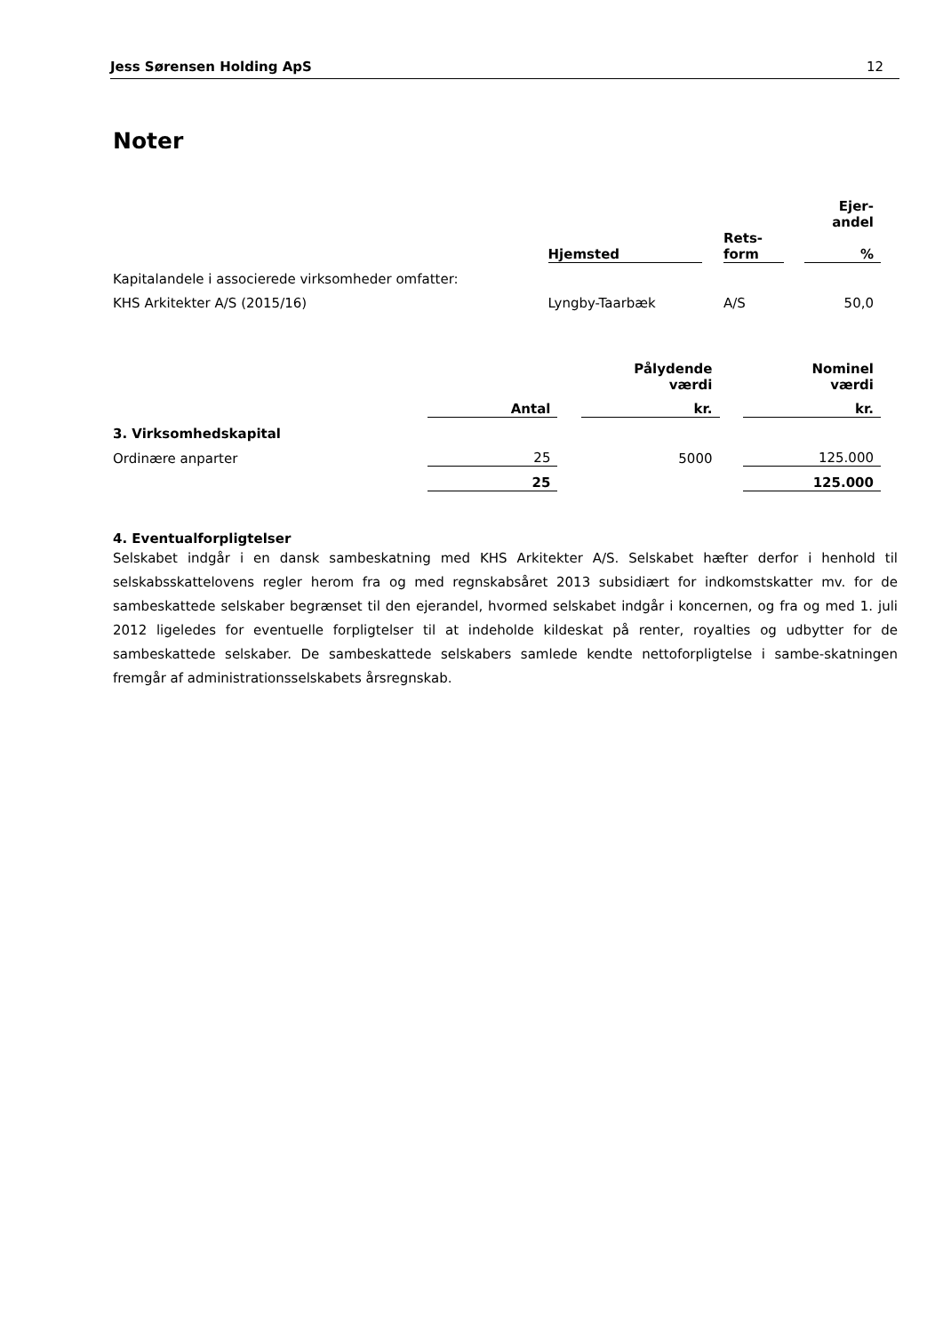Jess Sørensen Holding ApS 12
Noter
| | | | | | Ejer- andel |
| --- | --- | --- | --- | --- | --- |
| | Hjemsted | | Rets- form | | % |
| Kapitalandele i associerede virksomheder omfatter: | | | | | |
| KHS Arkitekter A/S (2015/16) | Lyngby-Taarbæk | | A/S | | 50,0 |
| | | | Pålydende værdi | | Nominel værdi |
| --- | --- | --- | --- | --- | --- |
| | Antal | | kr. | | kr. |
| 3. Virksomhedskapital | | | | | |
| Ordinære anparter | 25 | | 5000 | | 125.000 |
| | 25 | | | | 125.000 |
4. Eventualforpligtelser
Selskabet indgår i en dansk sambeskatning med KHS Arkitekter A/S. Selskabet hæfter derfor i henhold til selskabsskattelovens regler herom fra og med regnskabsåret 2013 subsidiært for indkomstskatter mv. for de sambeskattede selskaber begrænset til den ejerandel, hvormed selskabet indgår i koncernen, og fra og med 1. juli 2012 ligeledes for eventuelle forpligtelser til at indeholde kildeskat på renter, royalties og udbytter for de sambeskattede selskaber. De sambeskattede selskabers samlede kendte nettoforpligtelse i sambe-skatningen fremgår af administrationsselskabets årsregnskab.